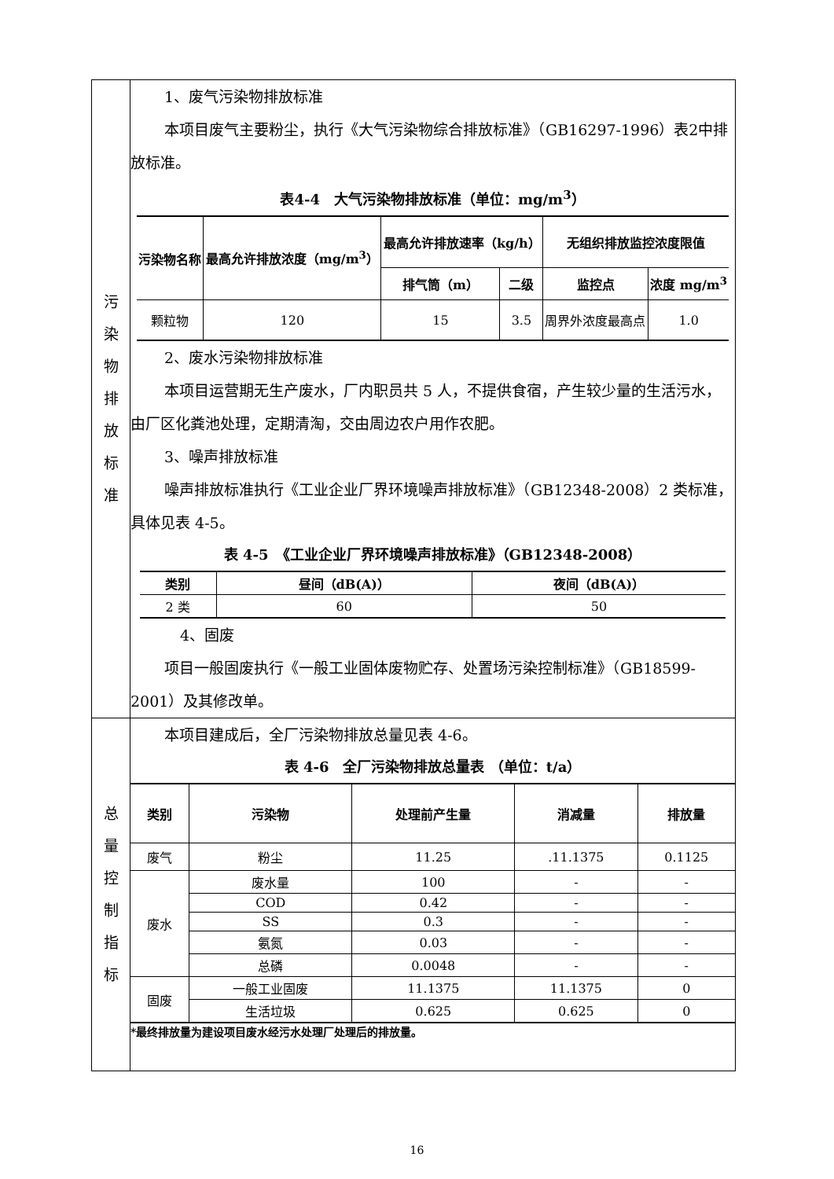| 污 染 物 排 放 标 准 | 1、废气污染物排放标准 本项目废气主要粉尘，执行《大气污染物综合排放标准》（GB16297-1996）表2中排放标准。 表4-4 大气污染物排放标准（单位：mg/m<sup>3</sup>） / 污染物名称 / 最高允许排放浓度（mg/m<sup>3</sup>） / 最高允许排放速率（kg/h） / / 无组织排放监控浓度限值 / / / --- / --- / --- / --- / --- / --- / / / / 排气筒（m） / 二级 / 监控点 / 浓度 mg/m<sup>3</sup> / / 颗粒物 / 120 / 15 / 3.5 / 周界外浓度最高点 / 1.0 / 2、废水污染物排放标准 本项目运营期无生产废水，厂内职员共 5 人，不提供食宿，产生较少量的生活污水，由厂区化粪池处理，定期清淘，交由周边农户用作农肥。 3、噪声排放标准 噪声排放标准执行《工业企业厂界环境噪声排放标准》（GB12348-2008）2 类标准，具体见表 4-5。 表 4-5 《工业企业厂界环境噪声排放标准》（GB12348-2008） / 类别 / 昼间（dB(A)） / 夜间（dB(A)） / / --- / --- / --- / / 2 类 / 60 / 50 / 4、固废 项目一般固废执行《一般工业固体废物贮存、处置场污染控制标准》（GB18599-2001）及其修改单。 |
| 总 量 控 制 指 标 | 本项目建成后，全厂污染物排放总量见表 4-6。 表 4-6 全厂污染物排放总量表 （单位：t/a） / 类别 / 污染物 / 处理前产生量 / 消减量 / 排放量 / / --- / --- / --- / --- / --- / / 废气 / 粉尘 / 11.25 / .11.1375 / 0.1125 / / 废水 / 废水量 / 100 / - / - / / / COD / 0.42 / - / - / / / SS / 0.3 / - / - / / / 氨氮 / 0.03 / - / - / / / 总磷 / 0.0048 / - / - / / 固废 / 一般工业固废 / 11.1375 / 11.1375 / 0 / / / 生活垃圾 / 0.625 / 0.625 / 0 / *最终排放量为建设项目废水经污水处理厂处理后的排放量。 |
16